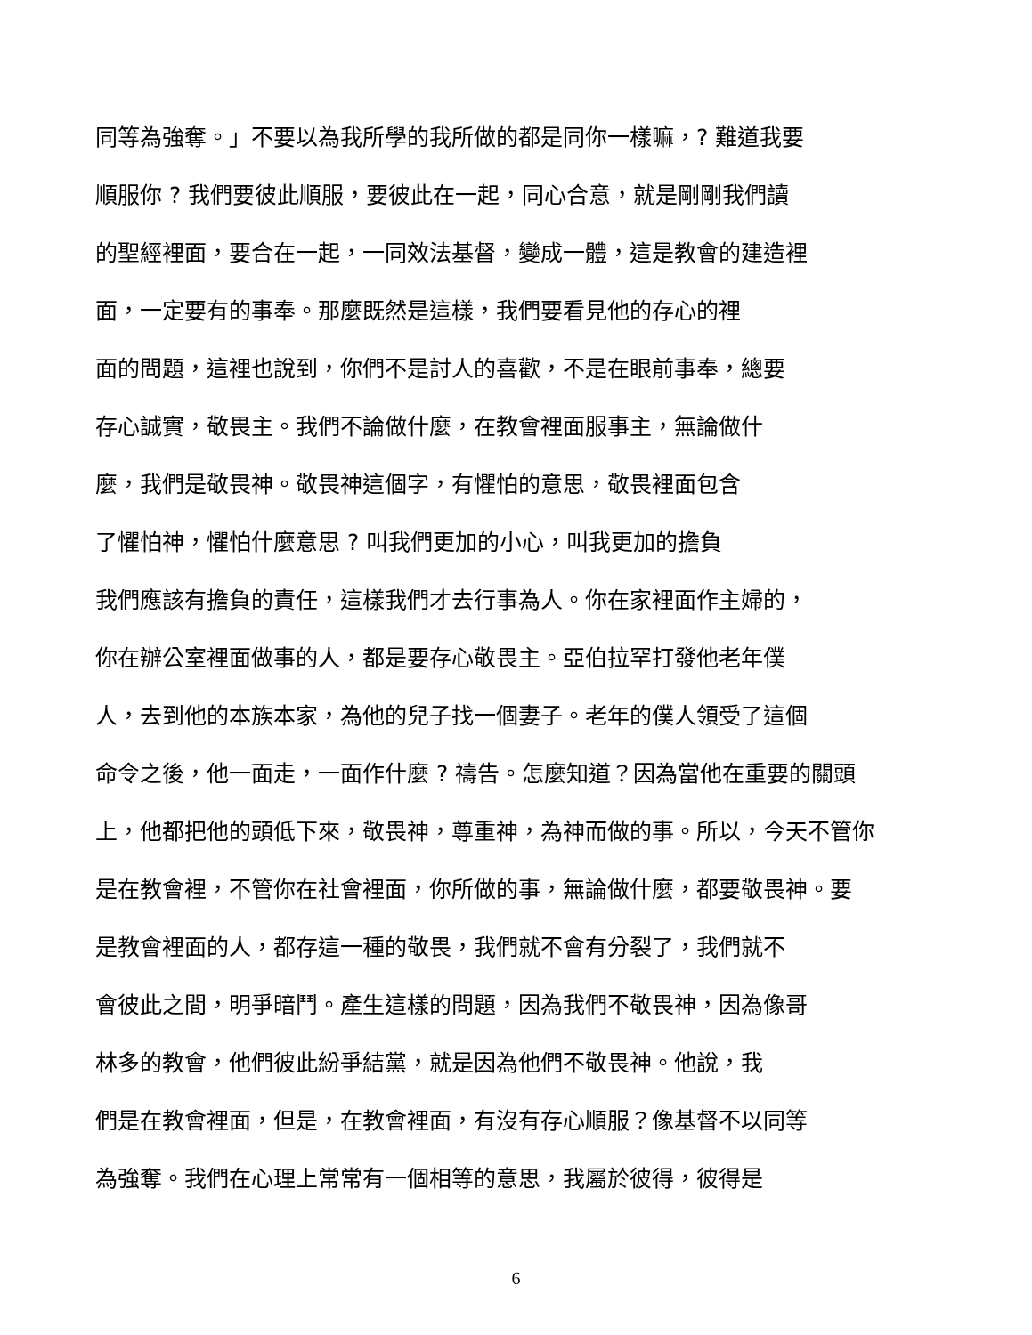同等為強奪。」不要以為我所學的我所做的都是同你一樣嘛，? 難道我要
順服你 ? 我們要彼此順服，要彼此在一起，同心合意，就是剛剛我們讀
的聖經裡面，要合在一起，一同效法基督，變成一體，這是教會的建造裡
面，一定要有的事奉。那麼既然是這樣，我們要看見他的存心的裡
面的問題，這裡也說到，你們不是討人的喜歡，不是在眼前事奉，總要
存心誠實，敬畏主。我們不論做什麼，在教會裡面服事主，無論做什
麼，我們是敬畏神。敬畏神這個字，有懼怕的意思，敬畏裡面包含
了懼怕神，懼怕什麼意思 ? 叫我們更加的小心，叫我更加的擔負
我們應該有擔負的責任，這樣我們才去行事為人。你在家裡面作主婦的，
你在辦公室裡面做事的人，都是要存心敬畏主。亞伯拉罕打發他老年僕
人，去到他的本族本家，為他的兒子找一個妻子。老年的僕人領受了這個
命令之後，他一面走，一面作什麼 ? 禱告。怎麼知道？因為當他在重要的關頭
上，他都把他的頭低下來，敬畏神，尊重神，為神而做的事。所以，今天不管你
是在教會裡，不管你在社會裡面，你所做的事，無論做什麼，都要敬畏神。要
是教會裡面的人，都存這一種的敬畏，我們就不會有分裂了，我們就不
會彼此之間，明爭暗鬥。產生這樣的問題，因為我們不敬畏神，因為像哥
林多的教會，他們彼此紛爭結黨，就是因為他們不敬畏神。他說，我
們是在教會裡面，但是，在教會裡面，有沒有存心順服？像基督不以同等
為強奪。我們在心理上常常有一個相等的意思，我屬於彼得，彼得是
6